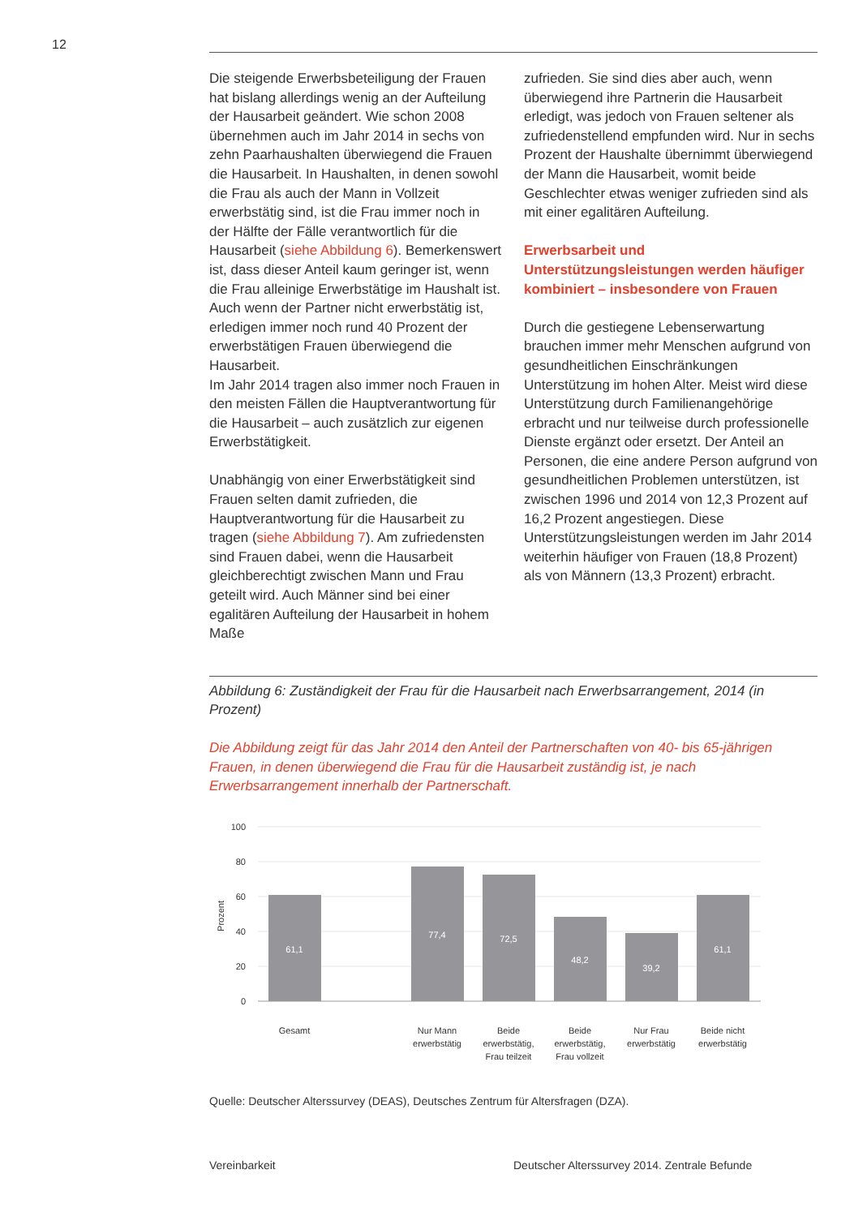12
Die steigende Erwerbsbeteiligung der Frauen hat bislang allerdings wenig an der Aufteilung der Hausarbeit geändert. Wie schon 2008 übernehmen auch im Jahr 2014 in sechs von zehn Paarhaushalten überwiegend die Frauen die Hausarbeit. In Haushalten, in denen sowohl die Frau als auch der Mann in Vollzeit erwerbstätig sind, ist die Frau immer noch in der Hälfte der Fälle verantwortlich für die Hausarbeit (siehe Abbildung 6). Bemerkenswert ist, dass dieser Anteil kaum geringer ist, wenn die Frau alleinige Erwerbstätige im Haushalt ist. Auch wenn der Partner nicht erwerbstätig ist, erledigen immer noch rund 40 Prozent der erwerbstätigen Frauen überwiegend die Hausarbeit.
Im Jahr 2014 tragen also immer noch Frauen in den meisten Fällen die Hauptverantwortung für die Hausarbeit – auch zusätzlich zur eigenen Erwerbstätigkeit.
Unabhängig von einer Erwerbstätigkeit sind Frauen selten damit zufrieden, die Hauptverantwortung für die Hausarbeit zu tragen (siehe Abbildung 7). Am zufriedensten sind Frauen dabei, wenn die Hausarbeit gleichberechtigt zwischen Mann und Frau geteilt wird. Auch Männer sind bei einer egalitären Aufteilung der Hausarbeit in hohem Maße
zufrieden. Sie sind dies aber auch, wenn überwiegend ihre Partnerin die Hausarbeit erledigt, was jedoch von Frauen seltener als zufriedenstellend empfunden wird. Nur in sechs Prozent der Haushalte übernimmt überwiegend der Mann die Hausarbeit, womit beide Geschlechter etwas weniger zufrieden sind als mit einer egalitären Aufteilung.
Erwerbsarbeit und Unterstützungsleistungen werden häufiger kombiniert – insbesondere von Frauen
Durch die gestiegene Lebenserwartung brauchen immer mehr Menschen aufgrund von gesundheitlichen Einschränkungen Unterstützung im hohen Alter. Meist wird diese Unterstützung durch Familienangehörige erbracht und nur teilweise durch professionelle Dienste ergänzt oder ersetzt. Der Anteil an Personen, die eine andere Person aufgrund von gesundheitlichen Problemen unterstützen, ist zwischen 1996 und 2014 von 12,3 Prozent auf 16,2 Prozent angestiegen. Diese Unterstützungsleistungen werden im Jahr 2014 weiterhin häufiger von Frauen (18,8 Prozent) als von Männern (13,3 Prozent) erbracht.
Abbildung 6: Zuständigkeit der Frau für die Hausarbeit nach Erwerbsarrangement, 2014 (in Prozent)
Die Abbildung zeigt für das Jahr 2014 den Anteil der Partnerschaften von 40- bis 65-jährigen Frauen, in denen überwiegend die Frau für die Hausarbeit zuständig ist, je nach Erwerbsarrangement innerhalb der Partnerschaft.
100
80
60
40
20
0
Prozent
61,1
77,4
72,5
48,2
39,2
61,1
Gesamt
Nur Mann
erwerbstätig
Beide
erwerbstätig,
Frau teilzeit
Beide
erwerbstätig,
Frau vollzeit
Nur Frau
erwerbstätig
Beide nicht
erwerbstätig
Quelle: Deutscher Alterssurvey (DEAS), Deutsches Zentrum für Altersfragen (DZA).
Vereinbarkeit Deutscher Alterssurvey 2014. Zentrale Befunde